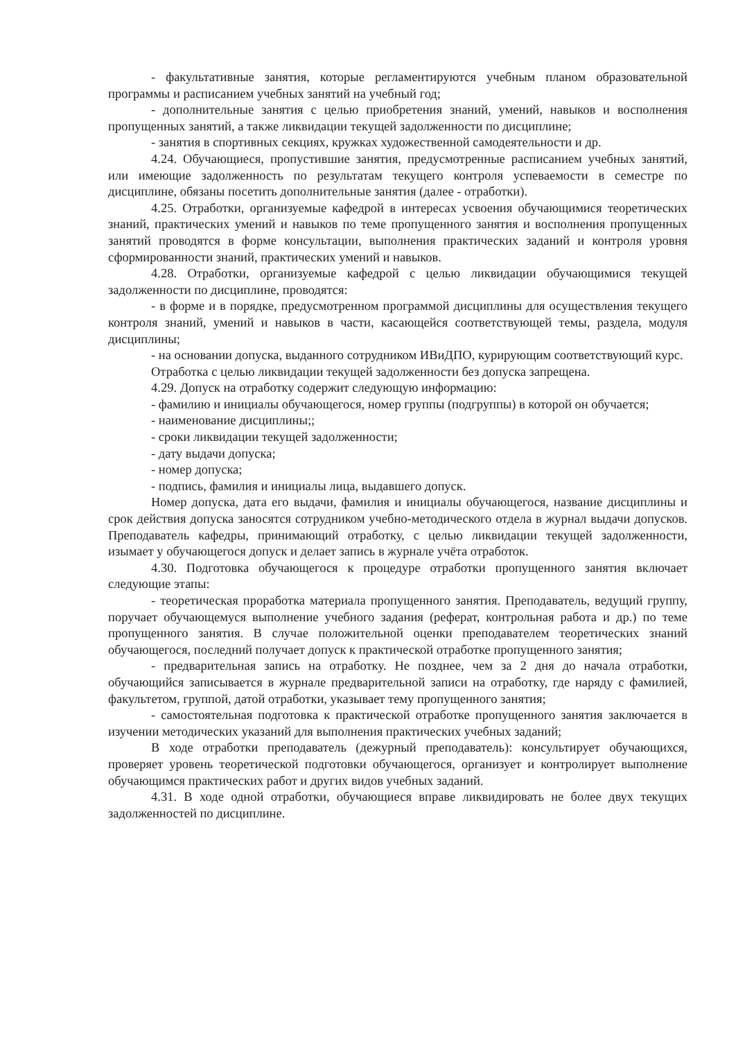- факультативные занятия, которые регламентируются учебным планом образовательной программы и расписанием учебных занятий на учебный год;
- дополнительные занятия с целью приобретения знаний, умений, навыков и восполнения пропущенных занятий, а также ликвидации текущей задолженности по дисциплине;
- занятия в спортивных секциях, кружках художественной самодеятельности и др.
4.24. Обучающиеся, пропустившие занятия, предусмотренные расписанием учебных занятий, или имеющие задолженность по результатам текущего контроля успеваемости в семестре по дисциплине, обязаны посетить дополнительные занятия (далее - отработки).
4.25. Отработки, организуемые кафедрой в интересах усвоения обучающимися теоретических знаний, практических умений и навыков по теме пропущенного занятия и восполнения пропущенных занятий проводятся в форме консультации, выполнения практических заданий и контроля уровня сформированности знаний, практических умений и навыков.
4.28. Отработки, организуемые кафедрой с целью ликвидации обучающимися текущей задолженности по дисциплине, проводятся:
- в форме и в порядке, предусмотренном программой дисциплины для осуществления текущего контроля знаний, умений и навыков в части, касающейся соответствующей темы, раздела, модуля дисциплины;
- на основании допуска, выданного сотрудником ИВиДПО, курирующим соответствующий курс.
Отработка с целью ликвидации текущей задолженности без допуска запрещена.
4.29. Допуск на отработку содержит следующую информацию:
- фамилию и инициалы обучающегося, номер группы (подгруппы) в которой он обучается;
- наименование дисциплины;;
- сроки ликвидации текущей задолженности;
- дату выдачи допуска;
- номер допуска;
- подпись, фамилия и инициалы лица, выдавшего допуск.
Номер допуска, дата его выдачи, фамилия и инициалы обучающегося, название дисциплины и срок действия допуска заносятся сотрудником учебно-методического отдела в журнал выдачи допусков. Преподаватель кафедры, принимающий отработку, с целью ликвидации текущей задолженности, изымает у обучающегося допуск и делает запись в журнале учёта отработок.
4.30. Подготовка обучающегося к процедуре отработки пропущенного занятия включает следующие этапы:
- теоретическая проработка материала пропущенного занятия. Преподаватель, ведущий группу, поручает обучающемуся выполнение учебного задания (реферат, контрольная работа и др.) по теме пропущенного занятия. В случае положительной оценки преподавателем теоретических знаний обучающегося, последний получает допуск к практической отработке пропущенного занятия;
- предварительная запись на отработку. Не позднее, чем за 2 дня до начала отработки, обучающийся записывается в журнале предварительной записи на отработку, где наряду с фамилией, факультетом, группой, датой отработки, указывает тему пропущенного занятия;
- самостоятельная подготовка к практической отработке пропущенного занятия заключается в изучении методических указаний для выполнения практических учебных заданий;
В ходе отработки преподаватель (дежурный преподаватель): консультирует обучающихся, проверяет уровень теоретической подготовки обучающегося, организует и контролирует выполнение обучающимся практических работ и других видов учебных заданий.
4.31. В ходе одной отработки, обучающиеся вправе ликвидировать не более двух текущих задолженностей по дисциплине.